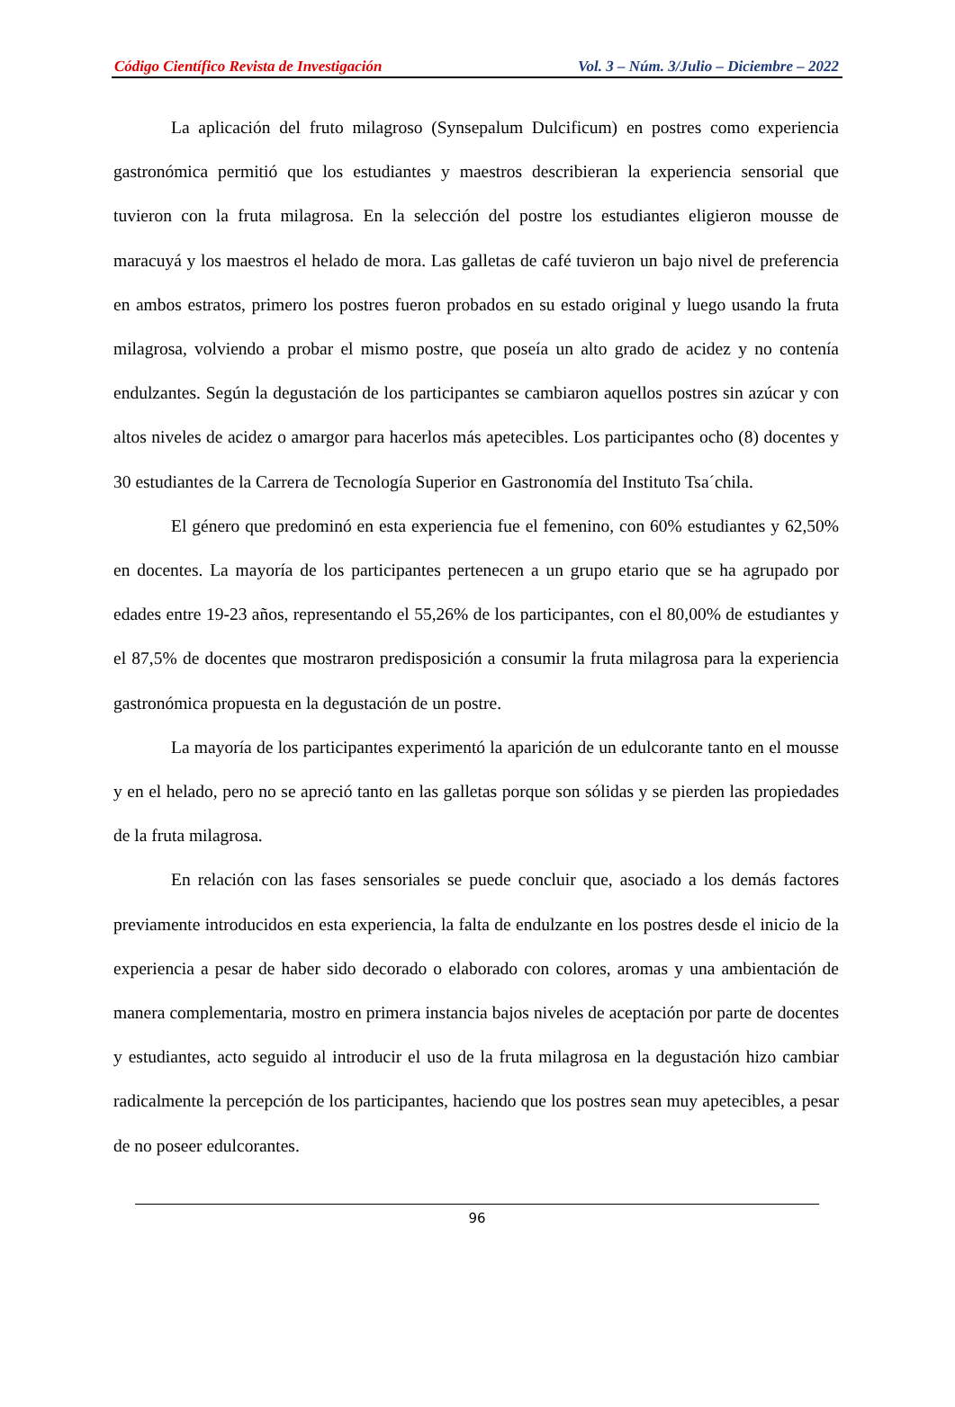Código Científico Revista de Investigación Vol. 3 – Núm. 3/Julio – Diciembre – 2022
La aplicación del fruto milagroso (Synsepalum Dulcificum) en postres como experiencia gastronómica permitió que los estudiantes y maestros describieran la experiencia sensorial que tuvieron con la fruta milagrosa. En la selección del postre los estudiantes eligieron mousse de maracuyá y los maestros el helado de mora. Las galletas de café tuvieron un bajo nivel de preferencia en ambos estratos, primero los postres fueron probados en su estado original y luego usando la fruta milagrosa, volviendo a probar el mismo postre, que poseía un alto grado de acidez y no contenía endulzantes. Según la degustación de los participantes se cambiaron aquellos postres sin azúcar y con altos niveles de acidez o amargor para hacerlos más apetecibles. Los participantes ocho (8) docentes y 30 estudiantes de la Carrera de Tecnología Superior en Gastronomía del Instituto Tsa´chila.
El género que predominó en esta experiencia fue el femenino, con 60% estudiantes y 62,50% en docentes. La mayoría de los participantes pertenecen a un grupo etario que se ha agrupado por edades entre 19-23 años, representando el 55,26% de los participantes, con el 80,00% de estudiantes y el 87,5% de docentes que mostraron predisposición a consumir la fruta milagrosa para la experiencia gastronómica propuesta en la degustación de un postre.
La mayoría de los participantes experimentó la aparición de un edulcorante tanto en el mousse y en el helado, pero no se apreció tanto en las galletas porque son sólidas y se pierden las propiedades de la fruta milagrosa.
En relación con las fases sensoriales se puede concluir que, asociado a los demás factores previamente introducidos en esta experiencia, la falta de endulzante en los postres desde el inicio de la experiencia a pesar de haber sido decorado o elaborado con colores, aromas y una ambientación de manera complementaria, mostro en primera instancia bajos niveles de aceptación por parte de docentes y estudiantes, acto seguido al introducir el uso de la fruta milagrosa en la degustación hizo cambiar radicalmente la percepción de los participantes, haciendo que los postres sean muy apetecibles, a pesar de no poseer edulcorantes.
96